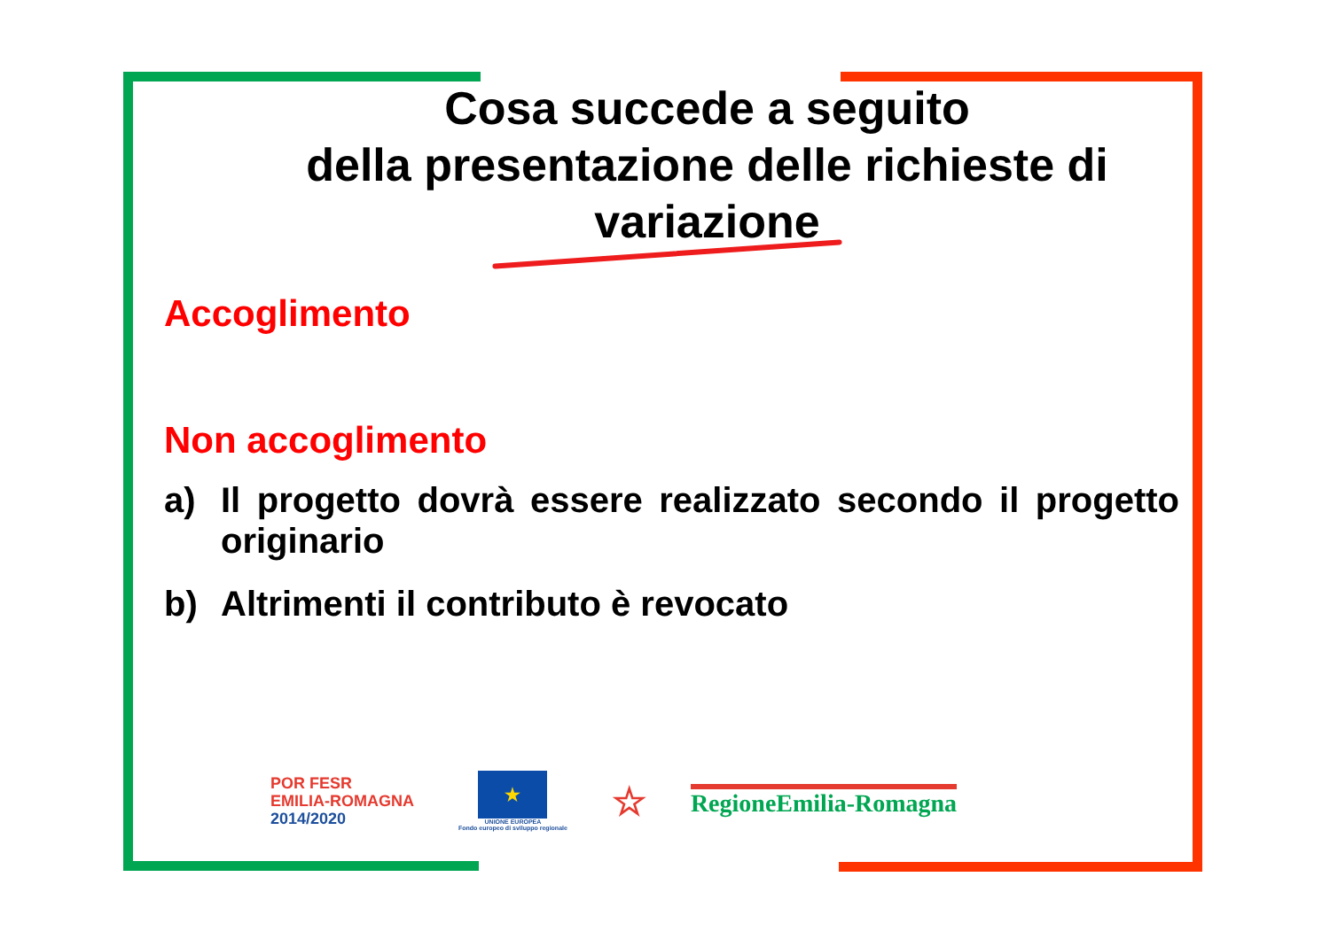Cosa succede a seguito
della presentazione delle richieste di variazione
Accoglimento
Non accoglimento
a) Il progetto dovrà essere realizzato secondo il progetto originario
b) Altrimenti il contributo è revocato
POR FESR
EMILIA-ROMAGNA
2014/2020
★
UNIONE EUROPEA
Fondo europeo di sviluppo regionale
☆
RegioneEmilia-Romagna